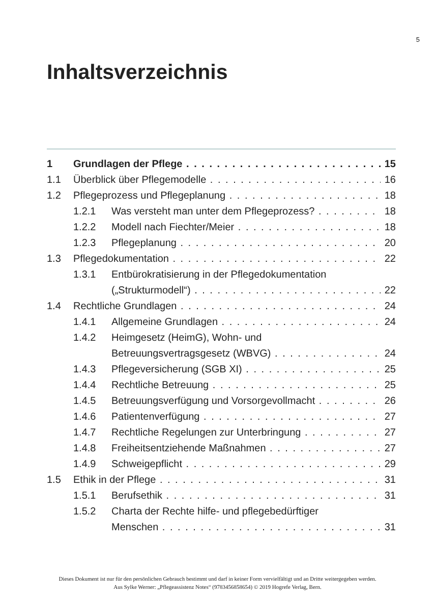5
Inhaltsverzeichnis
1 Grundlagen der Pflege 15
1.1 Überblick über Pflegemodelle 16
1.2 Pflegeprozess und Pflegeplanung 18
1.2.1 Was versteht man unter dem Pflegeprozess? 18
1.2.2 Modell nach Fiechter/Meier 18
1.2.3 Pflegeplanung 20
1.3 Pflegedokumentation 22
1.3.1 Entbürokratisierung in der Pflegedokumentation
(„Strukturmodell“) 22
1.4 Rechtliche Grundlagen 24
1.4.1 Allgemeine Grundlagen 24
1.4.2 Heimgesetz (HeimG), Wohn- und
Betreuungsvertragsgesetz (WBVG) 24
1.4.3 Pflegeversicherung (SGB XI) 25
1.4.4 Rechtliche Betreuung 25
1.4.5 Betreuungsverfügung und Vorsorgevollmacht 26
1.4.6 Patientenverfügung 27
1.4.7 Rechtliche Regelungen zur Unterbringung 27
1.4.8 Freiheitsentziehende Maßnahmen 27
1.4.9 Schweigepflicht 29
1.5 Ethik in der Pflege 31
1.5.1 Berufsethik 31
1.5.2 Charta der Rechte hilfe- und pflegebedürftiger
Menschen 31
Dieses Dokument ist nur für den persönlichen Gebrauch bestimmt und darf in keiner Form vervielfältigt und an Dritte weitergegeben werden.
Aus Sylke Werner: „Pflegeassistenz Notes“ (9783456858654) © 2019 Hogrefe Verlag, Bern.